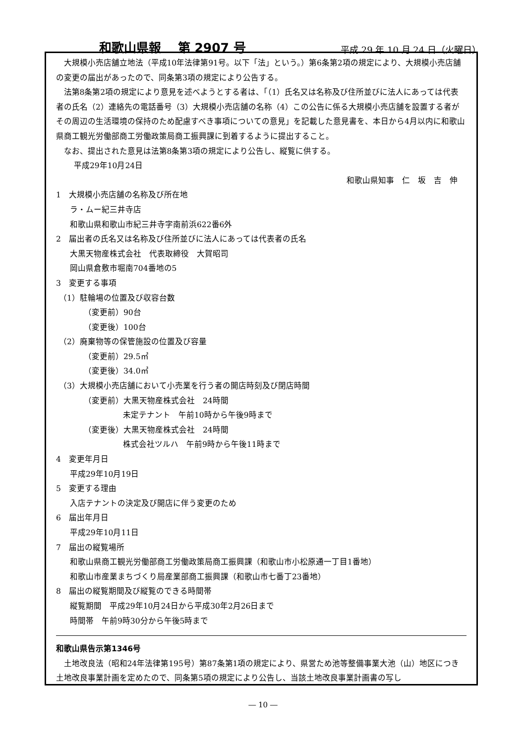和歌山県報　 第 2907 号 平成 29 年 10 月 24 日（火曜日）
大規模小売店舗立地法（平成10年法律第91号。以下「法」という。）第6条第2項の規定により、大規模小売店舗の変更の届出があったので、同条第3項の規定により公告する。
法第8条第2項の規定により意見を述べようとする者は、「（1）氏名又は名称及び住所並びに法人にあっては代表者の氏名（2）連絡先の電話番号（3）大規模小売店舗の名称（4）この公告に係る大規模小売店舗を設置する者がその周辺の生活環境の保持のため配慮すべき事項についての意見」を記載した意見書を、本日から4月以内に和歌山県商工観光労働部商工労働政策局商工振興課に到着するように提出すること。
なお、提出された意見は法第8条第3項の規定により公告し、縦覧に供する。
平成29年10月24日
和歌山県知事　仁　坂　吉　伸
1　大規模小売店舗の名称及び所在地
ラ・ムー紀三井寺店
和歌山県和歌山市紀三井寺字南前浜622番6外
2　届出者の氏名又は名称及び住所並びに法人にあっては代表者の氏名
大黒天物産株式会社　代表取締役　大賀昭司
岡山県倉敷市堀南704番地の5
3　変更する事項
（1）駐輪場の位置及び収容台数
（変更前）90台
（変更後）100台
（2）廃棄物等の保管施設の位置及び容量
（変更前）29.5㎥
（変更後）34.0㎥
（3）大規模小売店舗において小売業を行う者の開店時刻及び閉店時間
（変更前）大黒天物産株式会社　24時間
未定テナント　午前10時から午後9時まで
（変更後）大黒天物産株式会社　24時間
株式会社ツルハ　午前9時から午後11時まで
4　変更年月日
平成29年10月19日
5　変更する理由
入店テナントの決定及び開店に伴う変更のため
6　届出年月日
平成29年10月11日
7　届出の縦覧場所
和歌山県商工観光労働部商工労働政策局商工振興課（和歌山市小松原通一丁目1番地）
和歌山市産業まちづくり局産業部商工振興課（和歌山市七番丁23番地）
8　届出の縦覧期間及び縦覧のできる時間帯
縦覧期間　平成29年10月24日から平成30年2月26日まで
時間帯　午前9時30分から午後5時まで
和歌山県告示第1346号
土地改良法（昭和24年法律第195号）第87条第1項の規定により、県営ため池等整備事業大池（山）地区につき土地改良事業計画を定めたので、同条第5項の規定により公告し、当該土地改良事業計画書の写し
― 10 ―